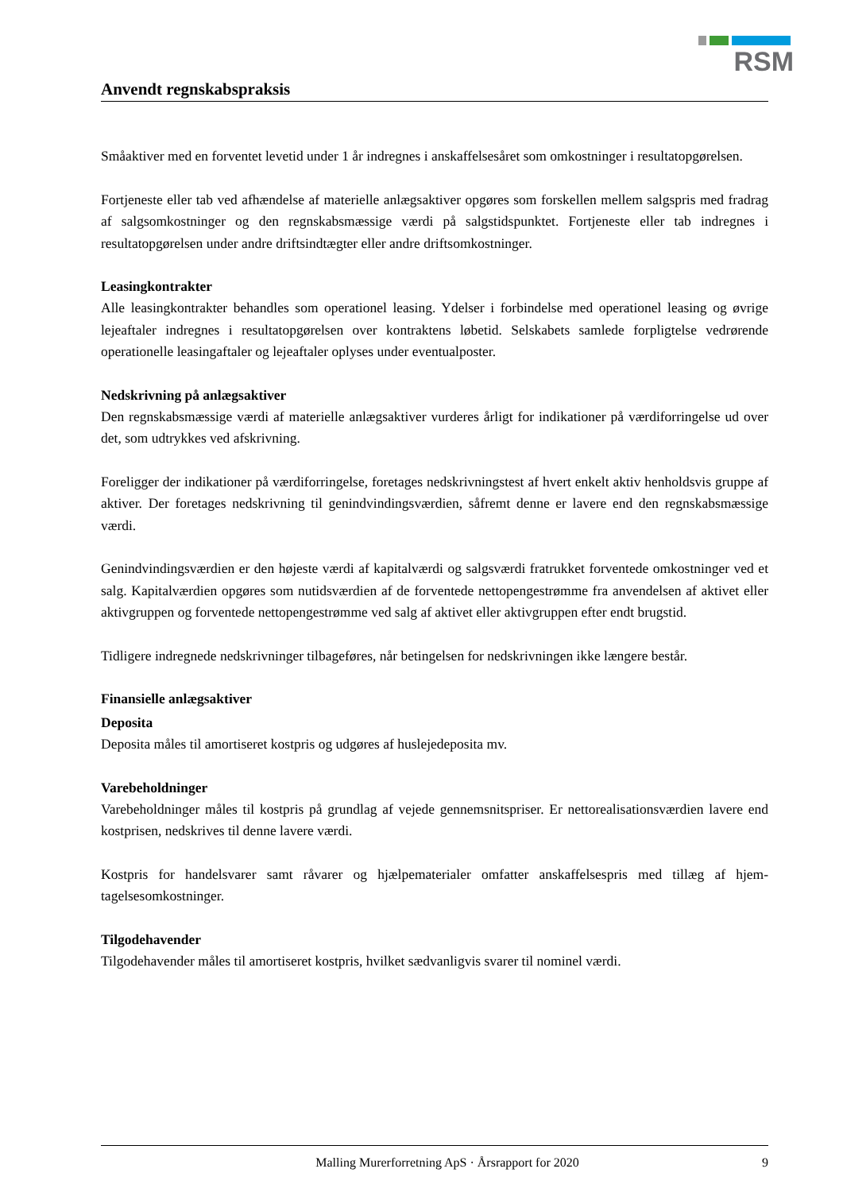RSM
Anvendt regnskabspraksis
Småaktiver med en forventet levetid under 1 år indregnes i anskaffelsesåret som omkostninger i resultat­opgørelsen.
Fortjeneste eller tab ved afhændelse af materielle anlægsaktiver opgøres som forskellen mellem salgspris med fradrag af salgsomkostninger og den regnskabsmæssige værdi på salgstidspunktet. Fortjeneste eller tab indregnes i resultatopgørelsen under andre driftsindtægter eller andre driftsomkostninger.
Leasingkontrakter
Alle leasingkontrakter behandles som operationel leasing. Ydelser i forbindelse med operationel leasing og øvrige lejeaftaler indregnes i resultatopgørelsen over kontraktens løbetid. Selskabets samlede forplig­telse vedrørende operationelle leasingaftaler og lejeaftaler oplyses under eventualposter.
Nedskrivning på anlægsaktiver
Den regnskabsmæssige værdi af materielle anlægsaktiver vurderes årligt for indikationer på værdiforrin­gelse ud over det, som udtrykkes ved afskrivning.
Foreligger der indikationer på værdiforringelse, foretages nedskrivningstest af hvert enkelt aktiv hen­holdsvis gruppe af aktiver. Der foretages nedskrivning til genindvindingsværdien, såfremt denne er lave­re end den regnskabsmæssige værdi.
Genindvindingsværdien er den højeste værdi af kapitalværdi og salgsværdi fratrukket forventede omkost­ninger ved et salg. Kapitalværdien opgøres som nutidsværdien af de forventede nettopengestrømme fra anvendelsen af aktivet eller aktivgruppen og forventede nettopengestrømme ved salg af aktivet eller ak­tivgruppen efter endt brugstid.
Tidligere indregnede nedskrivninger tilbageføres, når betingelsen for nedskrivningen ikke længere består.
Finansielle anlægsaktiver
Deposita
Deposita måles til amortiseret kostpris og udgøres af huslejedeposita mv.
Varebeholdninger
Varebeholdninger måles til kostpris på grundlag af vejede gennemsnitspriser. Er nettorealisationsværdien lavere end kostprisen, nedskrives til denne lavere værdi.
Kostpris for handelsvarer samt råvarer og hjælpematerialer omfatter anskaffelsespris med tillæg af hjem­tagelsesomkostninger.
Tilgodehavender
Tilgodehavender måles til amortiseret kostpris, hvilket sædvanligvis svarer til nominel værdi.
Malling Murerforretning ApS · Årsrapport for 2020 9